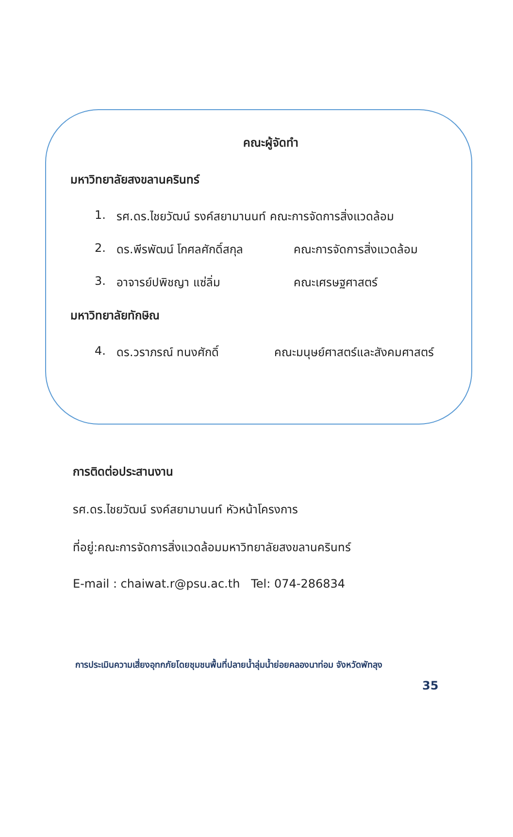คณะผู้จัดทำ
มหาวิทยาลัยสงขลานครินทร์
1. รศ.ดร.ไชยวัฒน์ รงค์สยามานนท์ คณะการจัดการสิ่งแวดล้อม
2. ดร.พีรพัฒน์ โกศลศักดิ์สกุล คณะการจัดการสิ่งแวดล้อม
3. อาจารย์ปพิชญา แซ่ลิ่ม คณะเศรษฐศาสตร์
มหาวิทยาลัยทักษิณ
4. ดร.วราภรณ์ ทนงศักดิ์ คณะมนุษย์ศาสตร์และสังคมศาสตร์
การติดต่อประสานงาน
รศ.ดร.ไชยวัฒน์ รงค์สยามานนท์ หัวหน้าโครงการ
ที่อยู่:คณะการจัดการสิ่งแวดล้อมมหาวิทยาลัยสงขลานครินทร์
E-mail : chaiwat.r@psu.ac.th Tel: 074-286834
การประเมินความเสี่ยงอุทกภัยโดยชุมชนพื้นที่ปลายน้ำลุ่มน้ำย่อยคลองนาท่อม จังหวัดพัทลุง
35